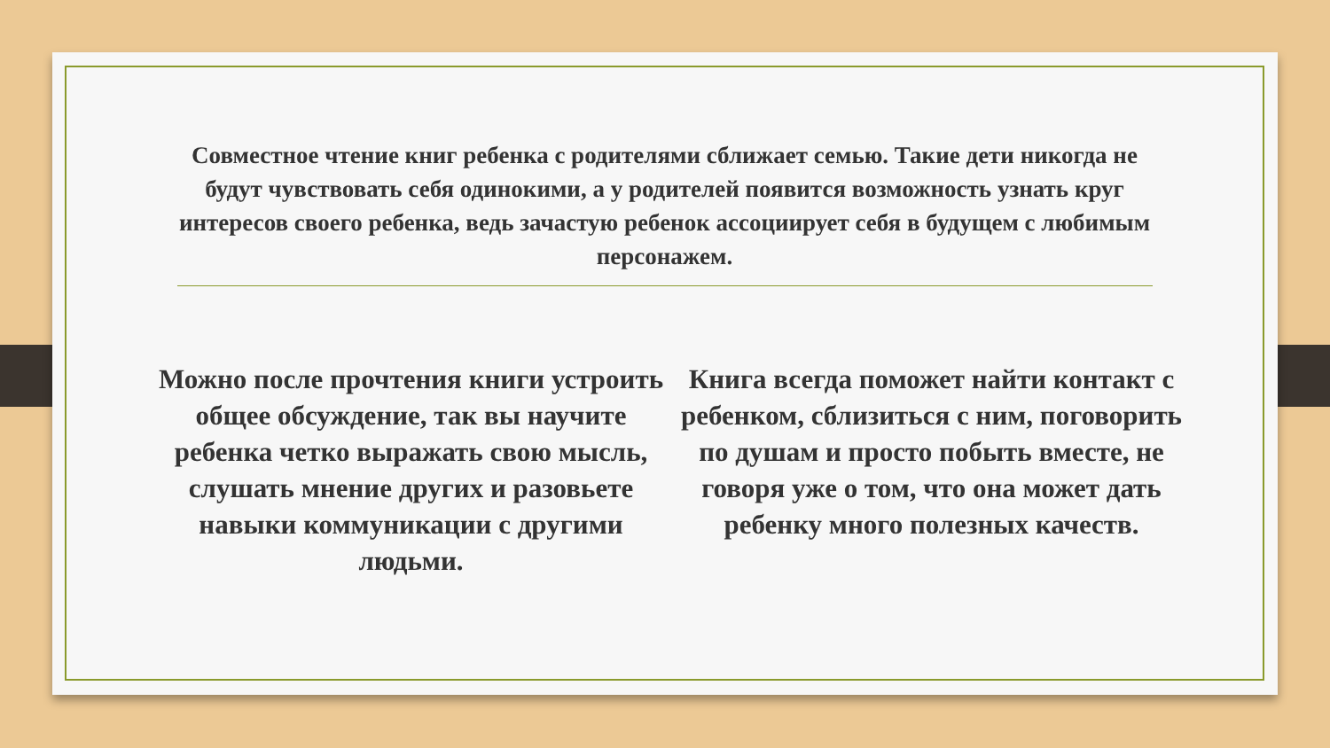Совместное чтение книг ребенка с родителями сближает семью. Такие дети никогда не будут чувствовать себя одинокими, а у родителей появится возможность узнать круг интересов своего ребенка, ведь зачастую ребенок ассоциирует себя в будущем с любимым персонажем.
Можно после прочтения книги устроить общее обсуждение, так вы научите ребенка четко выражать свою мысль, слушать мнение других и разовьете навыки коммуникации с другими людьми.
Книга всегда поможет найти контакт с ребенком, сблизиться с ним, поговорить по душам и просто побыть вместе, не говоря уже о том, что она может дать ребенку много полезных качеств.